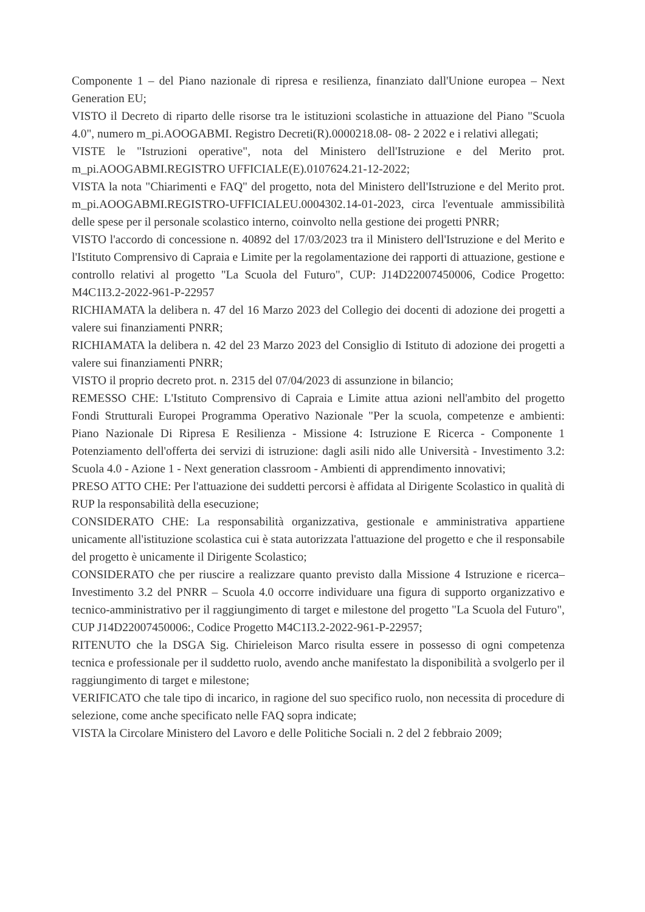Componente 1 – del Piano nazionale di ripresa e resilienza, finanziato dall'Unione europea – Next Generation EU;
VISTO il Decreto di riparto delle risorse tra le istituzioni scolastiche in attuazione del Piano "Scuola 4.0", numero m_pi.AOOGABMI. Registro Decreti(R).0000218.08- 08- 2 2022 e i relativi allegati;
VISTE le "Istruzioni operative", nota del Ministero dell'Istruzione e del Merito prot. m_pi.AOOGABMI.REGISTRO UFFICIALE(E).0107624.21-12-2022;
VISTA la nota "Chiarimenti e FAQ" del progetto, nota del Ministero dell'Istruzione e del Merito prot. m_pi.AOOGABMI.REGISTRO-UFFICIALEU.0004302.14-01-2023, circa l'eventuale ammissibilità delle spese per il personale scolastico interno, coinvolto nella gestione dei progetti PNRR;
VISTO l'accordo di concessione n. 40892 del 17/03/2023 tra il Ministero dell'Istruzione e del Merito e l'Istituto Comprensivo di Capraia e Limite per la regolamentazione dei rapporti di attuazione, gestione e controllo relativi al progetto "La Scuola del Futuro", CUP: J14D22007450006, Codice Progetto: M4C1I3.2-2022-961-P-22957
RICHIAMATA la delibera n. 47 del 16 Marzo 2023 del Collegio dei docenti di adozione dei progetti a valere sui finanziamenti PNRR;
RICHIAMATA la delibera n. 42 del 23 Marzo 2023 del Consiglio di Istituto di adozione dei progetti a valere sui finanziamenti PNRR;
VISTO il proprio decreto prot. n. 2315 del 07/04/2023 di assunzione in bilancio;
REMESSO CHE: L'Istituto Comprensivo di Capraia e Limite attua azioni nell'ambito del progetto Fondi Strutturali Europei Programma Operativo Nazionale "Per la scuola, competenze e ambienti: Piano Nazionale Di Ripresa E Resilienza - Missione 4: Istruzione E Ricerca - Componente 1 Potenziamento dell'offerta dei servizi di istruzione: dagli asili nido alle Università - Investimento 3.2: Scuola 4.0 - Azione 1 - Next generation classroom - Ambienti di apprendimento innovativi;
PRESO ATTO CHE: Per l'attuazione dei suddetti percorsi è affidata al Dirigente Scolastico in qualità di RUP la responsabilità della esecuzione;
CONSIDERATO CHE: La responsabilità organizzativa, gestionale e amministrativa appartiene unicamente all'istituzione scolastica cui è stata autorizzata l'attuazione del progetto e che il responsabile del progetto è unicamente il Dirigente Scolastico;
CONSIDERATO che per riuscire a realizzare quanto previsto dalla Missione 4 Istruzione e ricerca– Investimento 3.2 del PNRR – Scuola 4.0 occorre individuare una figura di supporto organizzativo e tecnico-amministrativo per il raggiungimento di target e milestone del progetto "La Scuola del Futuro", CUP J14D22007450006:, Codice Progetto M4C1I3.2-2022-961-P-22957;
RITENUTO che la DSGA Sig. Chirieleison Marco risulta essere in possesso di ogni competenza tecnica e professionale per il suddetto ruolo, avendo anche manifestato la disponibilità a svolgerlo per il raggiungimento di target e milestone;
VERIFICATO che tale tipo di incarico, in ragione del suo specifico ruolo, non necessita di procedure di selezione, come anche specificato nelle FAQ sopra indicate;
VISTA la Circolare Ministero del Lavoro e delle Politiche Sociali n. 2 del 2 febbraio 2009;